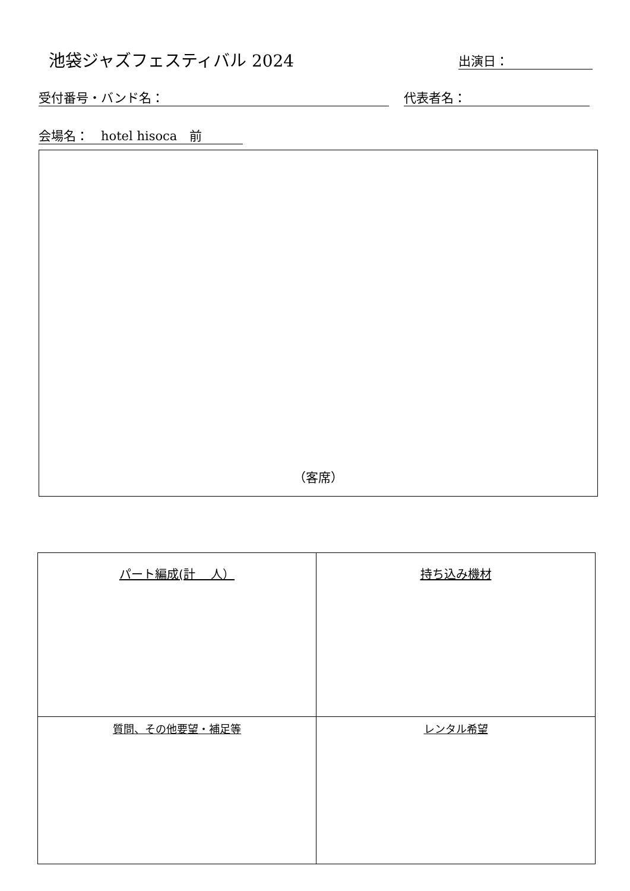池袋ジャズフェスティバル 2024 出演日：
受付番号・バンド名： 代表者名：
会場名：　hotel hisoca　前
（客席）
| パート編成(計 人） | 持ち込み機材 |
| 質問、その他要望・補足等 | レンタル希望 |